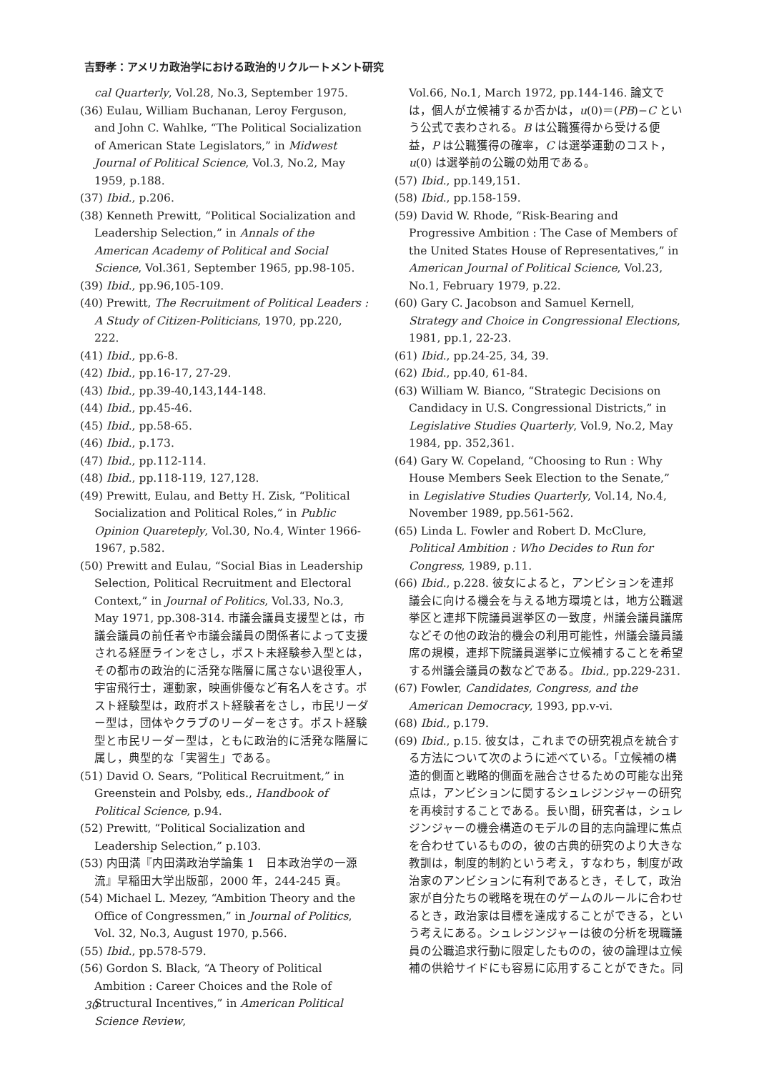吉野孝：アメリカ政治学における政治的リクルートメント研究
cal Quarterly, Vol.28, No.3, September 1975.
(36) Eulau, William Buchanan, Leroy Ferguson, and John C. Wahlke, “The Political Socialization of American State Legislators,” in Midwest Journal of Political Science, Vol.3, No.2, May 1959, p.188.
(37) Ibid., p.206.
(38) Kenneth Prewitt, “Political Socialization and Leadership Selection,” in Annals of the American Academy of Political and Social Science, Vol.361, September 1965, pp.98-105.
(39) Ibid., pp.96,105-109.
(40) Prewitt, The Recruitment of Political Leaders : A Study of Citizen-Politicians, 1970, pp.220, 222.
(41) Ibid., pp.6-8.
(42) Ibid., pp.16-17, 27-29.
(43) Ibid., pp.39-40,143,144-148.
(44) Ibid., pp.45-46.
(45) Ibid., pp.58-65.
(46) Ibid., p.173.
(47) Ibid., pp.112-114.
(48) Ibid., pp.118-119, 127,128.
(49) Prewitt, Eulau, and Betty H. Zisk, “Political Socialization and Political Roles,” in Public Opinion Quaretерly, Vol.30, No.4, Winter 1966-1967, p.582.
(50) Prewitt and Eulau, “Social Bias in Leadership Selection, Political Recruitment and Electoral Context,” in Journal of Politics, Vol.33, No.3, May 1971, pp.308-314. 市議会議員支援型とは，市議会議員の前任者や市議会議員の関係者によって支援される経歴ラインをさし，ポスト未経験参入型とは，その都市の政治的に活発な階層に属さない退役軍人，宇宙飛行士，運動家，映画俳優など有名人をさす。ポスト経験型は，政府ポスト経験者をさし，市民リーダー型は，団体やクラブのリーダーをさす。ポスト経験型と市民リーダー型は，ともに政治的に活発な階層に属し，典型的な「実習生」である。
(51) David O. Sears, “Political Recruitment,” in Greenstein and Polsby, eds., Handbook of Political Science, p.94.
(52) Prewitt, “Political Socialization and Leadership Selection,” p.103.
(53) 内田満『内田満政治学論集 1　日本政治学の一源流』早稲田大学出版部，2000 年，244-245 頁。
(54) Michael L. Mezey, “Ambition Theory and the Office of Congressmen,” in Journal of Politics, Vol. 32, No.3, August 1970, p.566.
(55) Ibid., pp.578-579.
(56) Gordon S. Black, “A Theory of Political Ambition : Career Choices and the Role of Structural Incentives,” in American Political Science Review,
Vol.66, No.1, March 1972, pp.144-146. 論文では，個人が立候補するか否かは，u(0)＝(PB)−C という公式で表わされる。B は公職獲得から受ける便益，P は公職獲得の確率，C は選挙運動のコスト，u(0) は選挙前の公職の効用である。
(57) Ibid., pp.149,151.
(58) Ibid., pp.158-159.
(59) David W. Rhode, “Risk-Bearing and Progressive Ambition : The Case of Members of the United States House of Representatives,” in American Journal of Political Science, Vol.23, No.1, February 1979, p.22.
(60) Gary C. Jacobson and Samuel Kernell, Strategy and Choice in Congressional Elections, 1981, pp.1, 22-23.
(61) Ibid., pp.24-25, 34, 39.
(62) Ibid., pp.40, 61-84.
(63) William W. Bianco, “Strategic Decisions on Candidacy in U.S. Congressional Districts,” in Legislative Studies Quarterly, Vol.9, No.2, May 1984, pp. 352,361.
(64) Gary W. Copeland, “Choosing to Run : Why House Members Seek Election to the Senate,” in Legislative Studies Quarterly, Vol.14, No.4, November 1989, pp.561-562.
(65) Linda L. Fowler and Robert D. McClure, Political Ambition : Who Decides to Run for Congress, 1989, p.11.
(66) Ibid., p.228. 彼女によると，アンビションを連邦議会に向ける機会を与える地方環境とは，地方公職選挙区と連邦下院議員選挙区の一致度，州議会議員議席などその他の政治的機会の利用可能性，州議会議員議席の規模，連邦下院議員選挙に立候補することを希望する州議会議員の数などである。Ibid., pp.229-231.
(67) Fowler, Candidates, Congress, and the American Democracy, 1993, pp.v-vi.
(68) Ibid., p.179.
(69) Ibid., p.15. 彼女は，これまでの研究視点を統合する方法について次のように述べている。「立候補の構造的側面と戦略的側面を融合させるための可能な出発点は，アンビションに関するシュレジンジャーの研究を再検討することである。長い間，研究者は，シュレジンジャーの機会構造のモデルの目的志向論理に焦点を合わせているものの，彼の古典的研究のより大きな教訓は，制度的制約という考え，すなわち，制度が政治家のアンビションに有利であるとき，そして，政治家が自分たちの戦略を現在のゲームのルールに合わせるとき，政治家は目標を達成することができる，という考えにある。シュレジンジャーは彼の分析を現職議員の公職追求行動に限定したものの，彼の論理は立候補の供給サイドにも容易に応用することができた。同
30